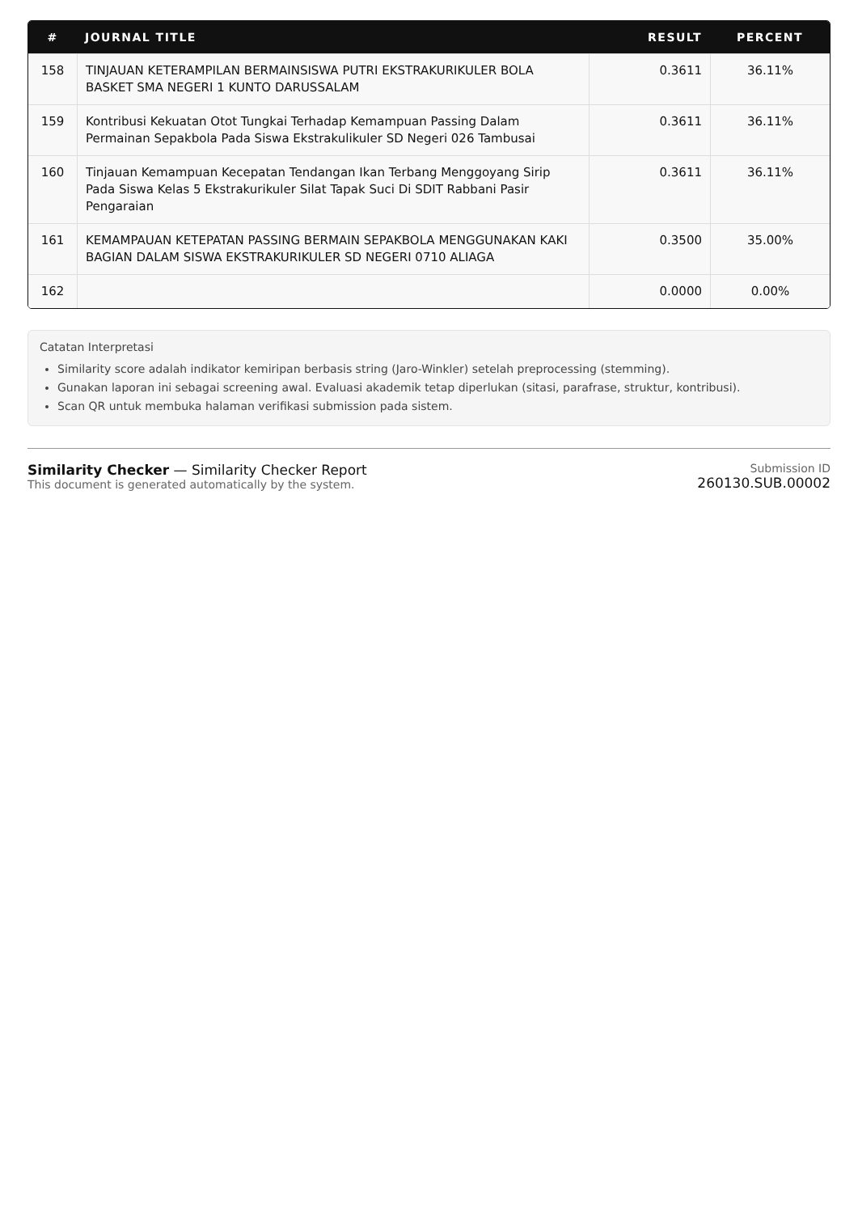| # | JOURNAL TITLE | RESULT | PERCENT |
| --- | --- | --- | --- |
| 158 | TINJAUAN KETERAMPILAN BERMAINSISWA PUTRI EKSTRAKURIKULER BOLA BASKET SMA NEGERI 1 KUNTO DARUSSALAM | 0.3611 | 36.11% |
| 159 | Kontribusi Kekuatan Otot Tungkai Terhadap Kemampuan Passing Dalam Permainan Sepakbola Pada Siswa Ekstrakulikuler SD Negeri 026 Tambusai | 0.3611 | 36.11% |
| 160 | Tinjauan Kemampuan Kecepatan Tendangan Ikan Terbang Menggoyang Sirip Pada Siswa Kelas 5 Ekstrakurikuler Silat Tapak Suci Di SDIT Rabbani Pasir Pengaraian | 0.3611 | 36.11% |
| 161 | KEMAMPAUAN KETEPATAN PASSING BERMAIN SEPAKBOLA MENGGUNAKAN KAKI BAGIAN DALAM SISWA EKSTRAKURIKULER SD NEGERI 0710 ALIAGA | 0.3500 | 35.00% |
| 162 | | 0.0000 | 0.00% |
Catatan Interpretasi
Similarity score adalah indikator kemiripan berbasis string (Jaro-Winkler) setelah preprocessing (stemming).
Gunakan laporan ini sebagai screening awal. Evaluasi akademik tetap diperlukan (sitasi, parafrase, struktur, kontribusi).
Scan QR untuk membuka halaman verifikasi submission pada sistem.
Similarity Checker — Similarity Checker Report
This document is generated automatically by the system.
Submission ID
260130.SUB.00002